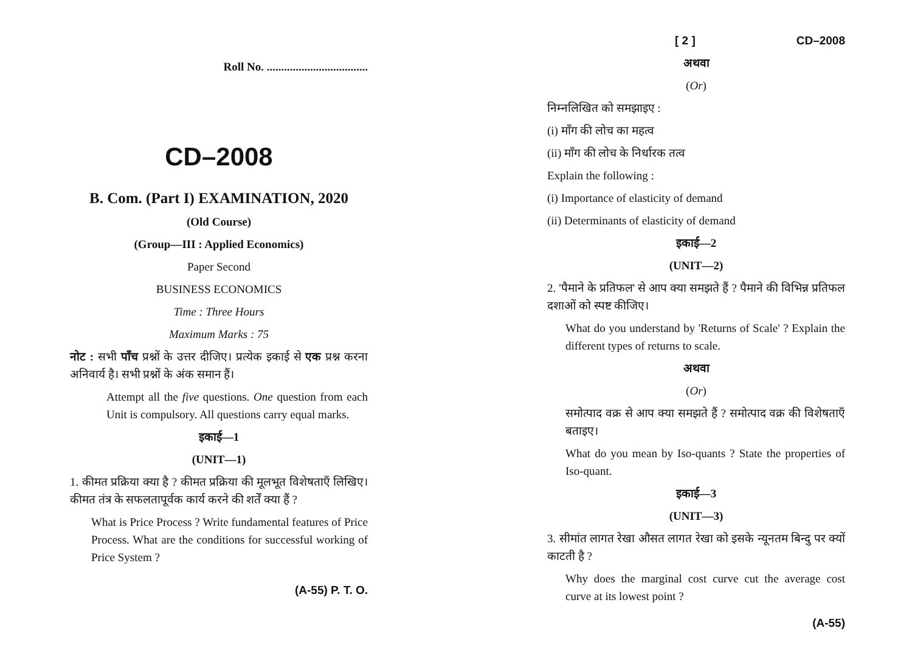Roll No. ...................................
CD–2008
B. Com. (Part I) EXAMINATION, 2020
(Old Course)
(Group—III : Applied Economics)
Paper Second
BUSINESS ECONOMICS
Time : Three Hours
Maximum Marks : 75
नोट : सभी पाँच प्रश्नों के उत्तर दीजिए। प्रत्येक इकाई से एक प्रश्न करना अनिवार्य है। सभी प्रश्नों के अंक समान हैं।
Attempt all the five questions. One question from each Unit is compulsory. All questions carry equal marks.
इकाई—1
(UNIT—1)
1. कीमत प्रक्रिया क्या है ? कीमत प्रक्रिया की मूलभूत विशेषताएँ लिखिए। कीमत तंत्र के सफलतापूर्वक कार्य करने की शर्तें क्या हैं ?
What is Price Process ? Write fundamental features of Price Process. What are the conditions for successful working of Price System ?
(A-55) P. T. O.
[ 2 ] CD–2008
अथवा
(Or)
निम्नलिखित को समझाइए :
(i) माँग की लोच का महत्व
(ii) माँग की लोच के निर्धारक तत्व
Explain the following :
(i) Importance of elasticity of demand
(ii) Determinants of elasticity of demand
इकाई—2
(UNIT—2)
2. 'पैमाने के प्रतिफल' से आप क्या समझते हैं ? पैमाने की विभिन्न प्रतिफल दशाओं को स्पष्ट कीजिए।
What do you understand by 'Returns of Scale' ? Explain the different types of returns to scale.
अथवा
(Or)
समोत्पाद वक्र से आप क्या समझते हैं ? समोत्पाद वक्र की विशेषताएँ बताइए।
What do you mean by Iso-quants ? State the properties of Iso-quant.
इकाई—3
(UNIT—3)
3. सीमांत लागत रेखा औसत लागत रेखा को इसके न्यूनतम बिन्दु पर क्यों काटती है ?
Why does the marginal cost curve cut the average cost curve at its lowest point ?
(A-55)